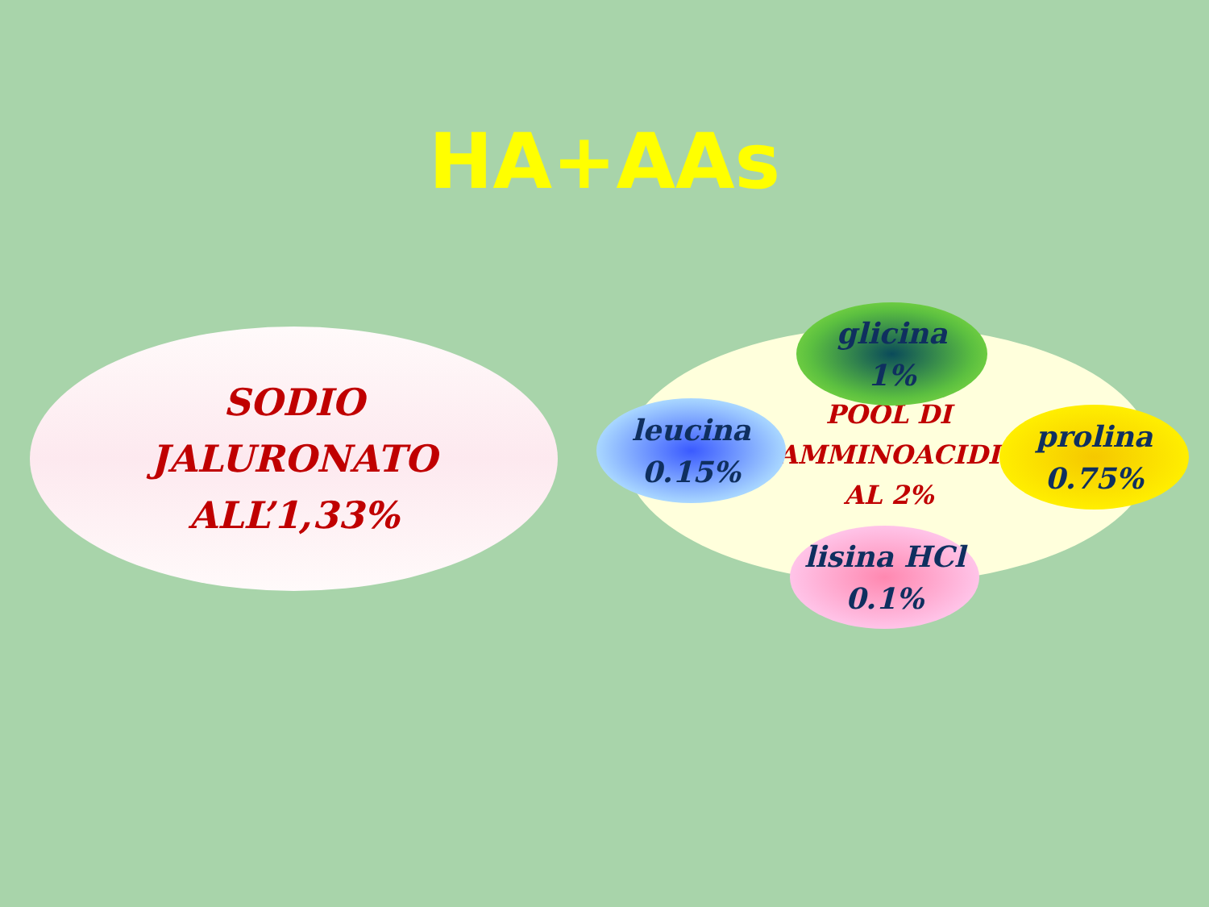HA+AAs
SODIO
JALURONATO
ALL’1,33%
POOL DI
AMMINOACIDI
AL 2%
glicina
1%
leucina
0.15%
prolina
0.75%
lisina HCl
0.1%